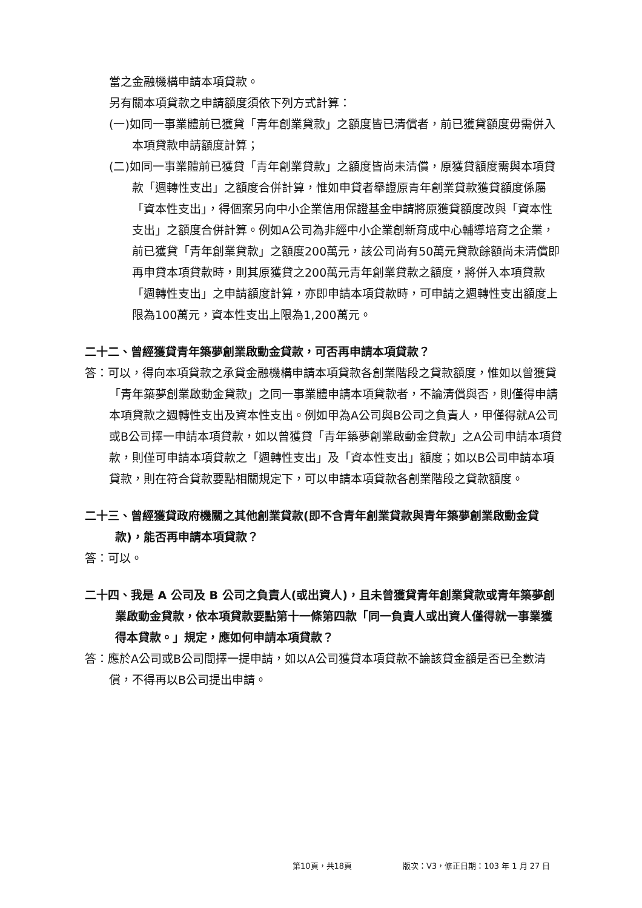當之金融機構申請本項貸款。
另有關本項貸款之申請額度須依下列方式計算：
(一)如同一事業體前已獲貸「青年創業貸款」之額度皆已清償者，前已獲貸額度毋需併入本項貸款申請額度計算；
(二)如同一事業體前已獲貸「青年創業貸款」之額度皆尚未清償，原獲貸額度需與本項貸款「週轉性支出」之額度合併計算，惟如申貸者舉證原青年創業貸款獲貸額度係屬「資本性支出」，得個案另向中小企業信用保證基金申請將原獲貸額度改與「資本性支出」之額度合併計算。例如A公司為非經中小企業創新育成中心輔導培育之企業，前已獲貸「青年創業貸款」之額度200萬元，該公司尚有50萬元貸款餘額尚未清償即再申貸本項貸款時，則其原獲貸之200萬元青年創業貸款之額度，將併入本項貸款「週轉性支出」之申請額度計算，亦即申請本項貸款時，可申請之週轉性支出額度上限為100萬元，資本性支出上限為1,200萬元。
二十二、曾經獲貸青年築夢創業啟動金貸款，可否再申請本項貸款？
答：可以，得向本項貸款之承貸金融機構申請本項貸款各創業階段之貸款額度，惟如以曾獲貸「青年築夢創業啟動金貸款」之同一事業體申請本項貸款者，不論清償與否，則僅得申請本項貸款之週轉性支出及資本性支出。例如甲為A公司與B公司之負責人，甲僅得就A公司或B公司擇一申請本項貸款，如以曾獲貸「青年築夢創業啟動金貸款」之A公司申請本項貸款，則僅可申請本項貸款之「週轉性支出」及「資本性支出」額度；如以B公司申請本項貸款，則在符合貸款要點相關規定下，可以申請本項貸款各創業階段之貸款額度。
二十三、曾經獲貸政府機關之其他創業貸款(即不含青年創業貸款與青年築夢創業啟動金貸款)，能否再申請本項貸款？
答：可以。
二十四、我是 A 公司及 B 公司之負責人(或出資人)，且未曾獲貸青年創業貸款或青年築夢創業啟動金貸款，依本項貸款要點第十一條第四款「同一負責人或出資人僅得就一事業獲得本貸款。」規定，應如何申請本項貸款？
答：應於A公司或B公司間擇一提申請，如以A公司獲貸本項貸款不論該貸金額是否已全數清償，不得再以B公司提出申請。
第10頁，共18頁 版次：V3，修正日期：103 年 1 月 27 日